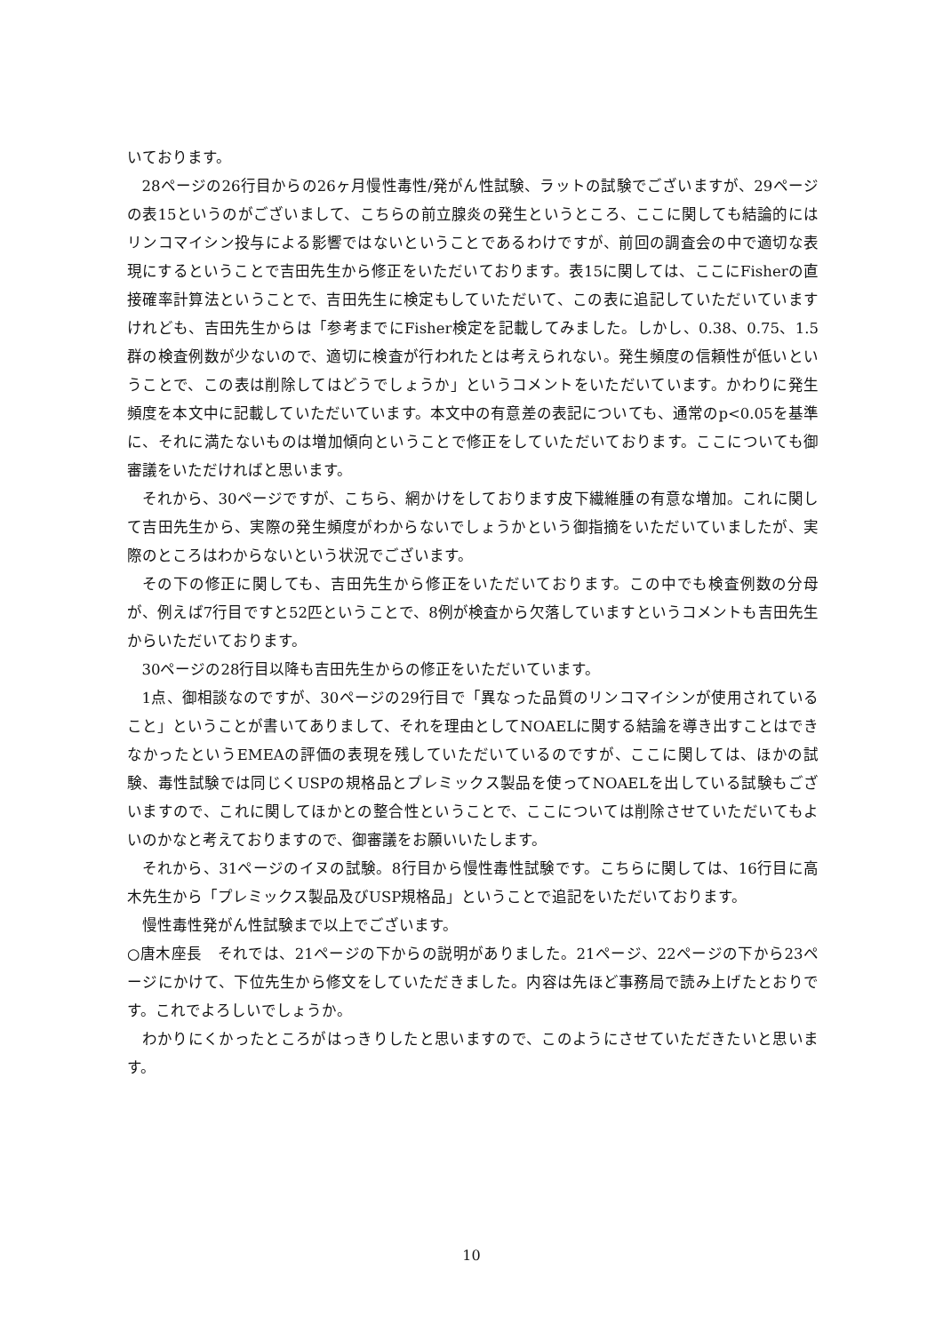いております。
28ページの26行目からの26ヶ月慢性毒性/発がん性試験、ラットの試験でございますが、29ページの表15というのがございまして、こちらの前立腺炎の発生というところ、ここに関しても結論的にはリンコマイシン投与による影響ではないということであるわけですが、前回の調査会の中で適切な表現にするということで吉田先生から修正をいただいております。表15に関しては、ここにFisherの直接確率計算法ということで、吉田先生に検定もしていただいて、この表に追記していただいていますけれども、吉田先生からは「参考までにFisher検定を記載してみました。しかし、0.38、0.75、1.5群の検査例数が少ないので、適切に検査が行われたとは考えられない。発生頻度の信頼性が低いということで、この表は削除してはどうでしょうか」というコメントをいただいています。かわりに発生頻度を本文中に記載していただいています。本文中の有意差の表記についても、通常のp<0.05を基準に、それに満たないものは増加傾向ということで修正をしていただいております。ここについても御審議をいただければと思います。
それから、30ページですが、こちら、網かけをしております皮下繊維腫の有意な増加。これに関して吉田先生から、実際の発生頻度がわからないでしょうかという御指摘をいただいていましたが、実際のところはわからないという状況でございます。
その下の修正に関しても、吉田先生から修正をいただいております。この中でも検査例数の分母が、例えば7行目ですと52匹ということで、8例が検査から欠落していますというコメントも吉田先生からいただいております。
30ページの28行目以降も吉田先生からの修正をいただいています。
1点、御相談なのですが、30ページの29行目で「異なった品質のリンコマイシンが使用されていること」ということが書いてありまして、それを理由としてNOAELに関する結論を導き出すことはできなかったというEMEAの評価の表現を残していただいているのですが、ここに関しては、ほかの試験、毒性試験では同じくUSPの規格品とプレミックス製品を使ってNOAELを出している試験もございますので、これに関してほかとの整合性ということで、ここについては削除させていただいてもよいのかなと考えておりますので、御審議をお願いいたします。
それから、31ページのイヌの試験。8行目から慢性毒性試験です。こちらに関しては、16行目に高木先生から「プレミックス製品及びUSP規格品」ということで追記をいただいております。
慢性毒性発がん性試験まで以上でございます。
○唐木座長　それでは、21ページの下からの説明がありました。21ページ、22ページの下から23ページにかけて、下位先生から修文をしていただきました。内容は先ほど事務局で読み上げたとおりです。これでよろしいでしょうか。
わかりにくかったところがはっきりしたと思いますので、このようにさせていただきたいと思います。
10